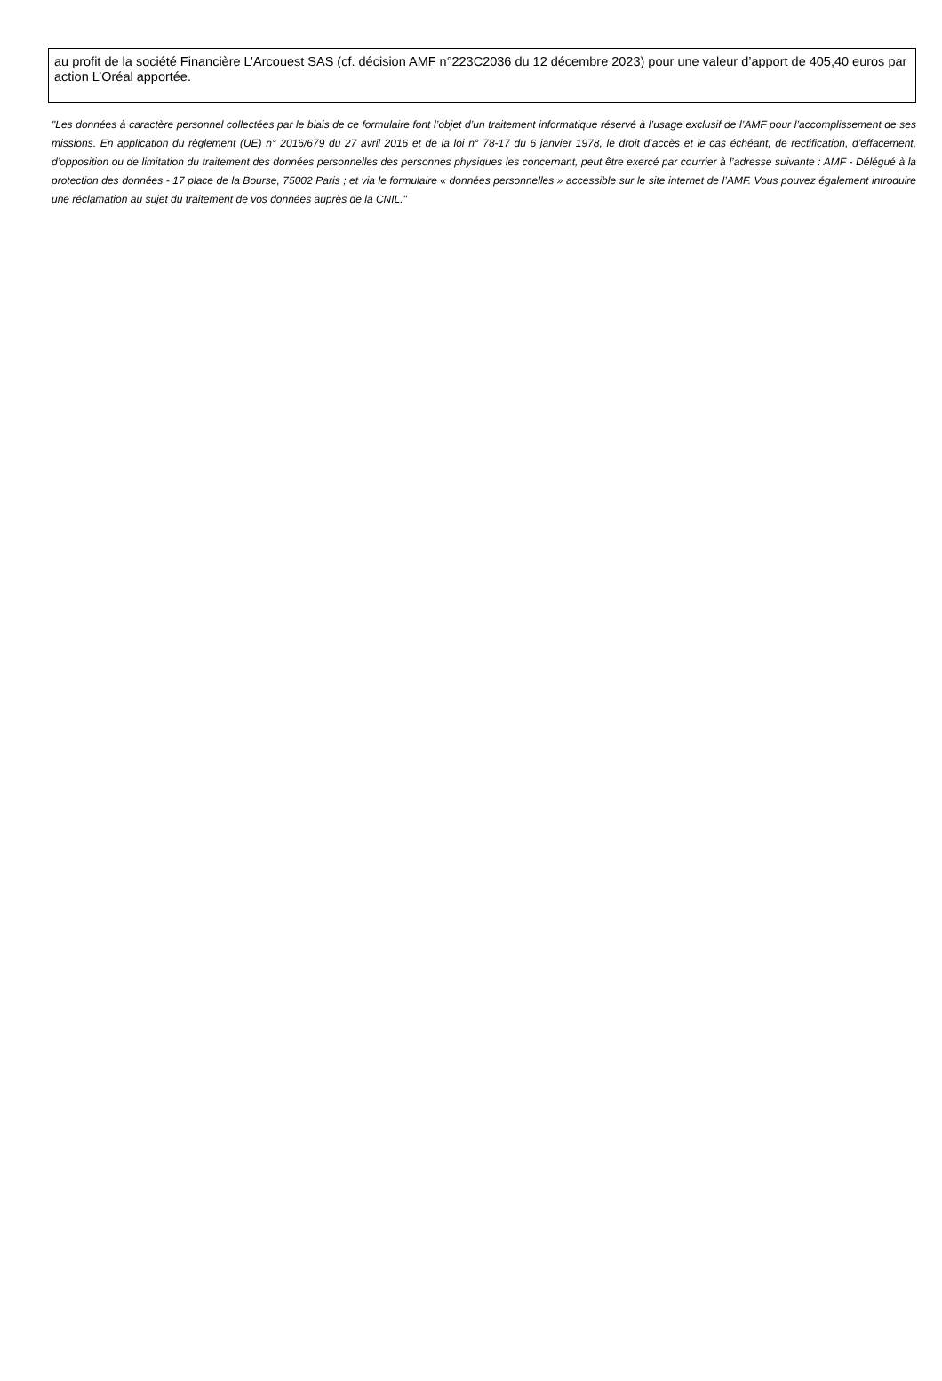au profit de la société Financière L’Arcouest SAS (cf. décision AMF n°223C2036 du 12 décembre 2023) pour une valeur d’apport de 405,40 euros par action L’Oréal apportée.
"Les données à caractère personnel collectées par le biais de ce formulaire font l’objet d’un traitement informatique réservé à l’usage exclusif de l’AMF pour l’accomplissement de ses missions. En application du règlement (UE) n° 2016/679 du 27 avril 2016 et de la loi n° 78-17 du 6 janvier 1978, le droit d’accès et le cas échéant, de rectification, d’effacement, d’opposition ou de limitation du traitement des données personnelles des personnes physiques les concernant, peut être exercé par courrier à l’adresse suivante : AMF - Délégué à la protection des données - 17 place de la Bourse, 75002 Paris ; et via le formulaire « données personnelles » accessible sur le site internet de l’AMF. Vous pouvez également introduire une réclamation au sujet du traitement de vos données auprès de la CNIL."